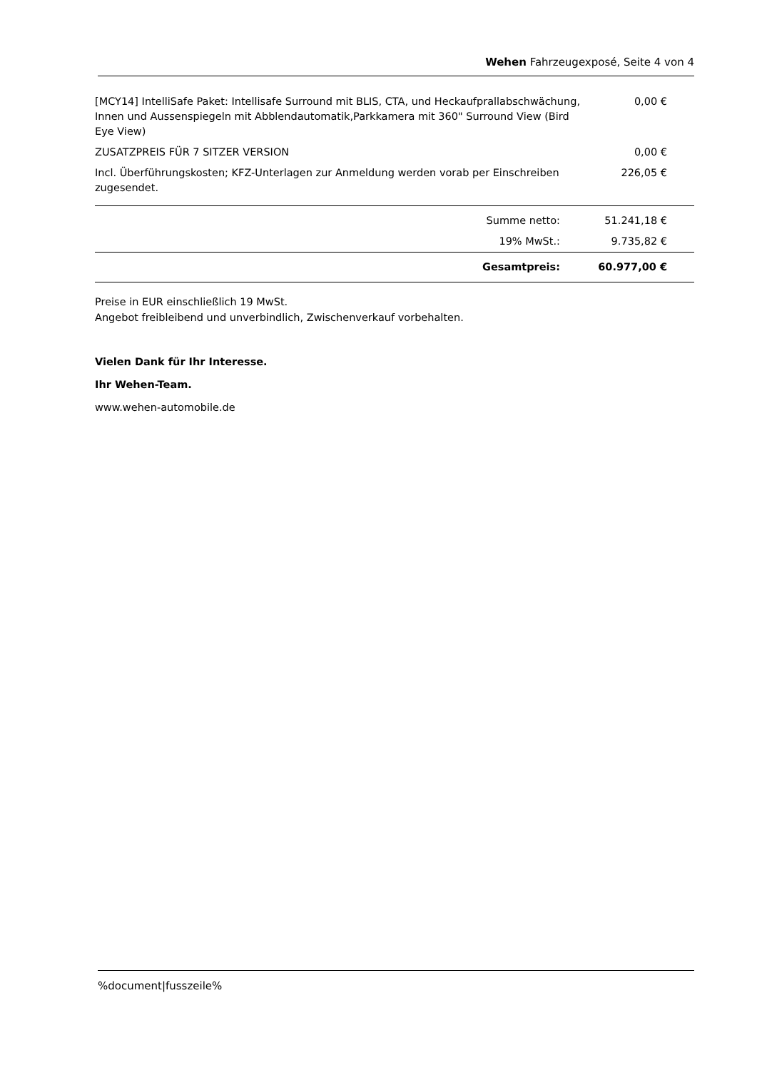Wehen Fahrzeugexposé, Seite 4 von 4
| [MCY14] IntelliSafe Paket: Intellisafe Surround mit BLIS, CTA, und Heckaufprallabschwächung, Innen und Aussenspiegeln mit Abblendautomatik,Parkkamera mit 360" Surround View (Bird Eye View) | 0,00 € |
| ZUSATZPREIS FÜR 7 SITZER VERSION | 0,00 € |
| Incl. Überführungskosten; KFZ-Unterlagen zur Anmeldung werden vorab per Einschreiben zugesendet. | 226,05 € |
| Summe netto: | 51.241,18 € |
| 19% MwSt.: | 9.735,82 € |
| Gesamtpreis: | 60.977,00 € |
Preise in EUR einschließlich 19 MwSt.
Angebot freibleibend und unverbindlich, Zwischenverkauf vorbehalten.
Vielen Dank für Ihr Interesse.
Ihr Wehen-Team.
www.wehen-automobile.de
%document|fusszeile%